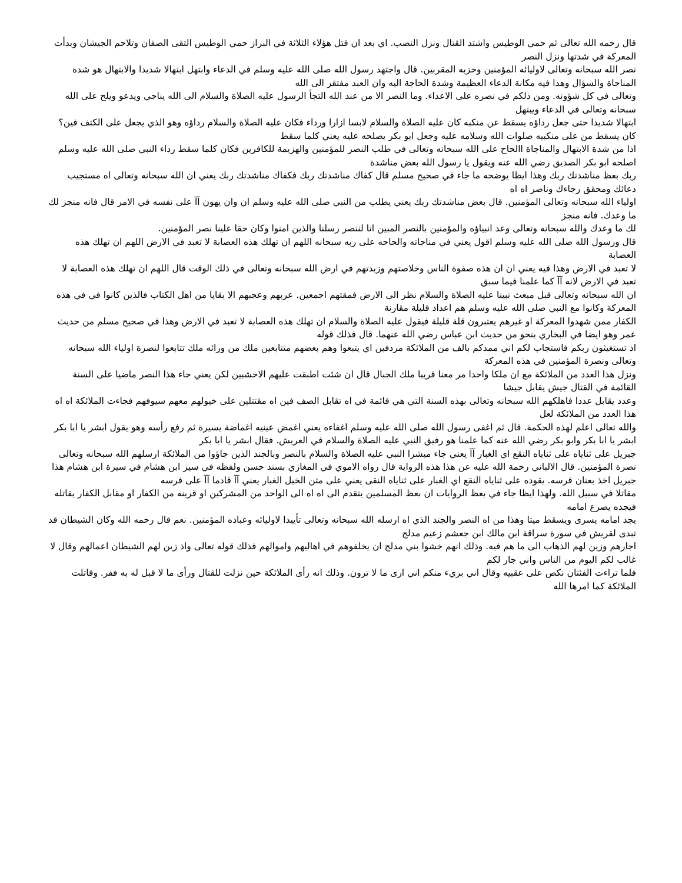قال رحمه الله تعالى ثم حمي الوطيس واشتد القتال ونزل النصب. اي بعد ان قتل هؤلاء الثلاثة في البراز حمي الوطيس التقى الصفان وتلاحم الجيشان وبدأت المعركة في شدتها ونزل النصر
نصر الله سبحانه وتعالى لاوليائه المؤمنين وحزبه المقربين. قال واجتهد رسول الله صلى الله عليه وسلم في الدعاء وابتهل ابتهالا شديدا والابتهال هو شدة المناجاة والسؤال وهذا فيه مكانة الدعاء العظيمة وشدة الحاجة اليه وان العبد مفتقر الى الله
وتعالى في كل شؤونه. ومن ذلكم في نصره على الاعداء. وما النصر الا من عند الله التجأ الرسول عليه الصلاة والسلام الى الله يناجي ويدعو ويلح على الله سبحانه وتعالى في الدعاء ويبتهل
ابتهالا شديدا حتى جعل رداؤه يسقط عن منكبه كان عليه الصلاة والسلام لابسا ازارا ورداء فكان عليه الصلاة والسلام رداؤه وهو الذي يجعل على الكتف فين؟ كان يسقط من على منكبيه صلوات الله وسلامه عليه وجعل ابو بكر يصلحه عليه يعني كلما سقط
اذا من شدة الابتهال والمناجاة االحاح على الله سبحانه وتعالى في طلب النصر للمؤمنين والهزيمة للكافرين فكان كلما سقط رداء النبي صلى الله عليه وسلم اصلحه ابو بكر الصديق رضي الله عنه ويقول يا رسول الله بعض مناشدة
ربك بعظ مناشدتك ربك وهذا ايظا يوضحه ما جاء في صحيح مسلم قال كفاك مناشدتك ربك فكفاك مناشدتك ربك يعني ان الله سبحانه وتعالى اه مستجيب دعائك ومحقق رجاءك وناصر اه اه
اولياء الله سبحانه وتعالى المؤمنين. قال بعض مناشدتك ربك يعني يطلب من النبي صلى الله عليه وسلم ان وان يهون آآ على نفسه في الامر قال فانه منجز لك ما وعدك. فانه منجز
لك ما وعدك والله سبحانه وتعالى وعد انبياؤه والمؤمنين بالنصر المبين انا لننصر رسلنا والذين امنوا وكان حقا علينا نصر المؤمنين.
قال ورسول الله صلى الله عليه وسلم اقول يعني في مناجاته والحاحه على ربه سبحانه اللهم ان تهلك هذه العصابة لا تعبد في الارض اللهم ان تهلك هذه العصابة
لا تعبد في الارض وهذا فيه يعني ان ان هذه صفوة الناس وخلاصتهم وزبدتهم في ارض الله سبحانه وتعالى في ذلك الوقت قال اللهم ان تهلك هذه العصابة لا تعبد في الارض لانه آآ كما علمنا فيما سبق
ان الله سبحانه وتعالى قبل مبعث نبينا عليه الصلاة والسلام نظر الى الارض فمقتهم اجمعين. عربهم وعجبهم الا بقايا من اهل الكتاب فالذين كانوا في في هذه المعركة وكانوا مع النبي صلى الله عليه وسلم هم اعداد قليلة مقارنة
الكفار ممن شهدوا المعركة او غيرهم يعتبرون قلة قليلة فيقول عليه الصلاة والسلام ان تهلك هذه العصابة لا تعبد في الارض وهذا في صحيح مسلم من حديث عمر وهو ايضا في البخاري بنحو من حديث ابن عباس رضي الله عنهما. قال فذلك قوله
اذ تستغيثون ربكم فاستجاب لكم اني ممدكم بالف من الملائكة مردفين اي يتبعوا وهم بعضهم متتابعين ملك من ورائه ملك تتابعوا لنصرة اولياء الله سبحانه وتعالى ونصرة المؤمنين في هذه المعركة
ونزل هذا العدد من الملائكة مع ان ملكا واحدا مر معنا قريبا ملك الجبال قال ان شئت اطبقت عليهم الاخشبين لكن يعني جاء هذا النصر ماضيا على السنة القائمة في القتال جيش يقابل جيشا
وعدد يقابل عددا فاهلكهم الله سبحانه وتعالى بهذه السنة التي هي قائمة في اه تقابل الصف فين اه مقتتلين على خيولهم معهم سيوفهم فجاءت الملائكة اه اه هذا العدد من الملائكة لعل
والله تعالى اعلم لهذه الحكمة. قال ثم اغفى رسول الله صلى الله عليه وسلم اغفاءه يعني اغمض عينيه اغماضة يسيرة ثم رفع رأسه وهو يقول ابشر يا ابا بكر ابشر يا ابا بكر وابو بكر رضي الله عنه كما علمنا هو رفيق النبي عليه الصلاة والسلام في العريش. فقال ابشر يا ابا بكر
جبريل على ثناياه على ثناياه النقع اي الغبار آآ يعني جاء مبشرا النبي عليه الصلاة والسلام بالنصر وبالجند الذين جاؤوا من الملائكة ارسلهم الله سبحانه وتعالى نصرة المؤمنين. قال الالباني رحمة الله عليه عن هذا هذه الرواية قال رواه الاموي في المغازي بسند حسن ولفظه في سير ابن هشام في سيرة ابن هشام هذا جبريل اخذ بعنان فرسه. يقوده على ثناياه النقع اي الغبار على ثناياه النقى يعني على متن الخيل الغبار يعني آآ قادما آآ على فرسه
مقاتلا في سبيل الله. ولهذا ايظا جاء في بعظ الروايات ان بعظ المسلمين يتقدم الى اه اه الى الواحد من المشركين او قرينه من الكفار او مقابل الكفار يقاتله فيجده يصرع امامه
يجد امامه يسرى ويسقط ميتا وهذا من اه النصر والجند الذي اه ارسله الله سبحانه وتعالى تأييدا لاوليائه وعباده المؤمنين. نعم قال رحمه الله وكان الشيطان قد تبدى لقريش في سورة سراقة ابن مالك ابن جعشم زعيم مدلج
اجارهم وزين لهم الذهاب الى ما هم فيه. وذلك انهم خشوا بني مدلج ان يخلفوهم في اهاليهم واموالهم فذلك قوله تعالى واذ زين لهم الشيطان اعمالهم وقال لا غالب لكم اليوم من الناس واني جار لكم
فلما تراءت الفئتان نكص على عقبيه وقال اني بريء منكم اني ارى ما لا ترون. وذلك انه رأى الملائكة حين نزلت للقتال ورأى ما لا قبل له به ففر. وقاتلت الملائكة كما امرها الله